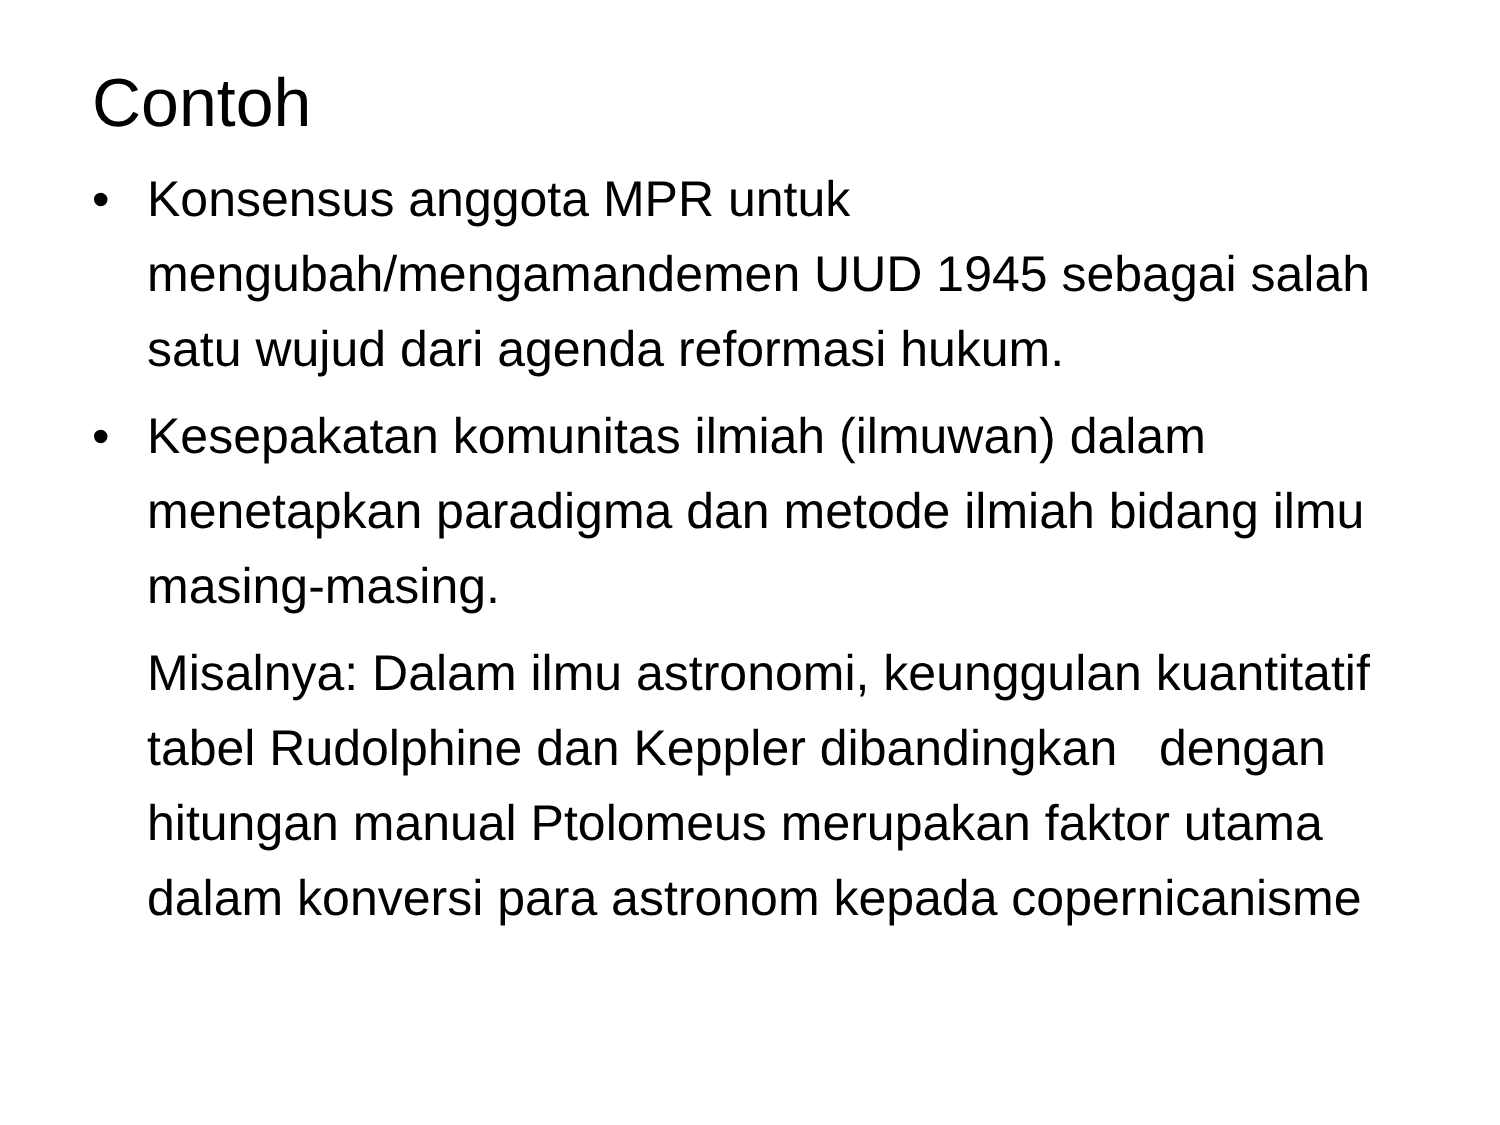Contoh
• Konsensus anggota MPR untuk mengubah/mengamandemen UUD 1945 sebagai salah satu wujud dari agenda reformasi hukum.
• Kesepakatan komunitas ilmiah (ilmuwan) dalam menetapkan paradigma dan metode ilmiah bidang ilmu masing-masing.
Misalnya: Dalam ilmu astronomi, keunggulan kuantitatif tabel Rudolphine dan Keppler dibandingkan dengan hitungan manual Ptolomeus merupakan faktor utama dalam konversi para astronom kepada copernicanisme